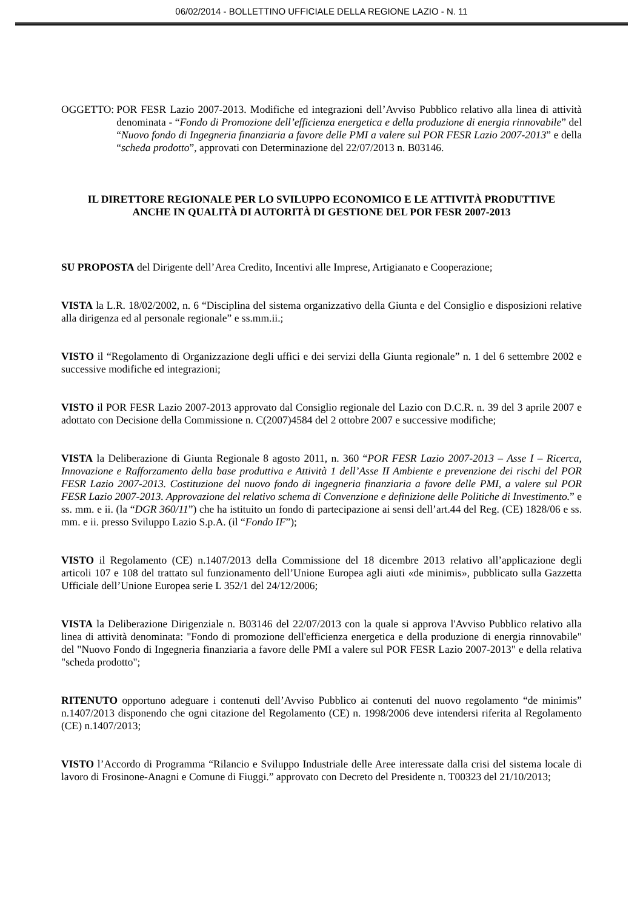06/02/2014 - BOLLETTINO UFFICIALE DELLA REGIONE LAZIO - N. 11
OGGETTO: POR FESR Lazio 2007-2013. Modifiche ed integrazioni dell’Avviso Pubblico relativo alla linea di attività denominata - “Fondo di Promozione dell’efficienza energetica e della produzione di energia rinnovabile” del “Nuovo fondo di Ingegneria finanziaria a favore delle PMI a valere sul POR FESR Lazio 2007-2013” e della “scheda prodotto”, approvati con Determinazione del 22/07/2013 n. B03146.
IL DIRETTORE REGIONALE PER LO SVILUPPO ECONOMICO E LE ATTIVITÀ PRODUTTIVE
ANCHE IN QUALITÀ DI AUTORITÀ DI GESTIONE DEL POR FESR 2007-2013
SU PROPOSTA del Dirigente dell’Area Credito, Incentivi alle Imprese, Artigianato e Cooperazione;
VISTA la L.R. 18/02/2002, n. 6 “Disciplina del sistema organizzativo della Giunta e del Consiglio e disposizioni relative alla dirigenza ed al personale regionale” e ss.mm.ii.;
VISTO il “Regolamento di Organizzazione degli uffici e dei servizi della Giunta regionale” n. 1 del 6 settembre 2002 e successive modifiche ed integrazioni;
VISTO il POR FESR Lazio 2007-2013 approvato dal Consiglio regionale del Lazio con D.C.R. n. 39 del 3 aprile 2007 e adottato con Decisione della Commissione n. C(2007)4584 del 2 ottobre 2007 e successive modifiche;
VISTA la Deliberazione di Giunta Regionale 8 agosto 2011, n. 360 “POR FESR Lazio 2007-2013 – Asse I – Ricerca, Innovazione e Rafforzamento della base produttiva e Attività 1 dell’Asse II Ambiente e prevenzione dei rischi del POR FESR Lazio 2007-2013. Costituzione del nuovo fondo di ingegneria finanziaria a favore delle PMI, a valere sul POR FESR Lazio 2007-2013. Approvazione del relativo schema di Convenzione e definizione delle Politiche di Investimento.” e ss. mm. e ii. (la “DGR 360/11”) che ha istituito un fondo di partecipazione ai sensi dell’art.44 del Reg. (CE) 1828/06 e ss. mm. e ii. presso Sviluppo Lazio S.p.A. (il “Fondo IF”);
VISTO il Regolamento (CE) n.1407/2013 della Commissione del 18 dicembre 2013 relativo all’applicazione degli articoli 107 e 108 del trattato sul funzionamento dell’Unione Europea agli aiuti «de minimis», pubblicato sulla Gazzetta Ufficiale dell’Unione Europea serie L 352/1 del 24/12/2006;
VISTA la Deliberazione Dirigenziale n. B03146 del 22/07/2013 con la quale si approva l'Avviso Pubblico relativo alla linea di attività denominata: "Fondo di promozione dell'efficienza energetica e della produzione di energia rinnovabile" del "Nuovo Fondo di Ingegneria finanziaria a favore delle PMI a valere sul POR FESR Lazio 2007-2013" e della relativa "scheda prodotto";
RITENUTO opportuno adeguare i contenuti dell’Avviso Pubblico ai contenuti del nuovo regolamento “de minimis” n.1407/2013 disponendo che ogni citazione del Regolamento (CE) n. 1998/2006 deve intendersi riferita al Regolamento (CE) n.1407/2013;
VISTO l’Accordo di Programma “Rilancio e Sviluppo Industriale delle Aree interessate dalla crisi del sistema locale di lavoro di Frosinone-Anagni e Comune di Fiuggi.” approvato con Decreto del Presidente n. T00323 del 21/10/2013;